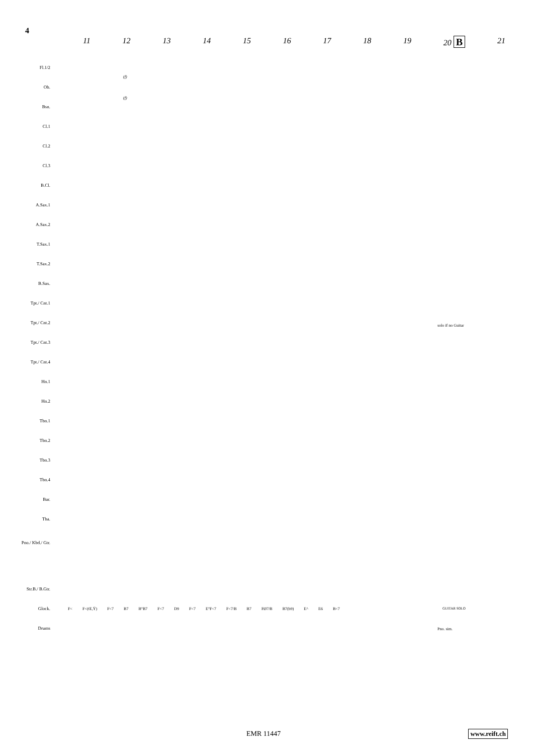4
11 12 13 14 15 16 17 18 19 20 B 21
Fl.1/2
Ob.
Bsn.
Cl.1
Cl.2
Cl.3
B.Cl.
A.Sax.1
A.Sax.2
T.Sax.1
T.Sax.2
B.Sax.
Tpt./ Cnt.1
Tpt./ Cnt.2
Tpt./ Cnt.3
Tpt./ Cnt.4
Hn.1
Hn.2
Tbn.1
Tbn.2
Tbn.3
Tbn.4
Bar.
Tba.
Pno./ Kbd./ Gtr.
Str.B./ B.Gtr.
Glock.
Drums
F< F<(Œ,Ÿ) F<7 B7 B°B7 F<7 D9 F<7 E°F<7 F<7/B B7 FØ7/B B7(b9) E^ E6 B<7
solo if no Guitar
GUITAR SOLO
Pno. sim.
(f)
(f)
EMR 11447 www.reift.ch